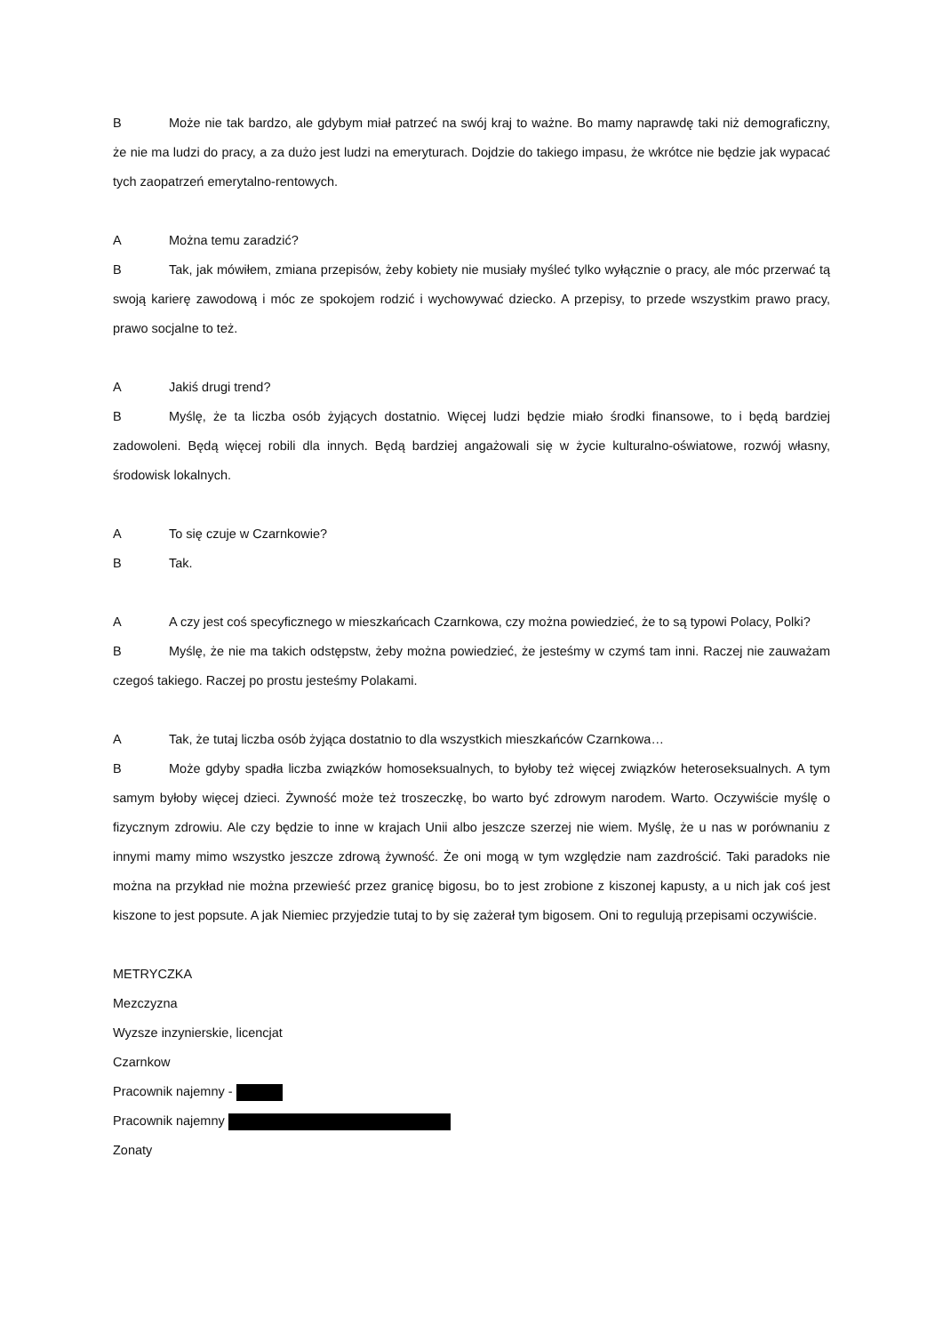B Może nie tak bardzo, ale gdybym miał patrzeć na swój kraj to ważne. Bo mamy naprawdę taki niż demograficzny, że nie ma ludzi do pracy, a za dużo jest ludzi na emeryturach. Dojdzie do takiego impasu, że wkrótce nie będzie jak wypacać tych zaopatrzeń emerytalno-rentowych.
A Można temu zaradzić?
B Tak, jak mówiłem, zmiana przepisów, żeby kobiety nie musiały myśleć tylko wyłącznie o pracy, ale móc przerwać tą swoją karierę zawodową i móc ze spokojem rodzić i wychowywać dziecko. A przepisy, to przede wszystkim prawo pracy, prawo socjalne to też.
A Jakiś drugi trend?
B Myślę, że ta liczba osób żyjących dostatnio. Więcej ludzi będzie miało środki finansowe, to i będą bardziej zadowoleni. Będą więcej robili dla innych. Będą bardziej angażowali się w życie kulturalno-oświatowe, rozwój własny, środowisk lokalnych.
A To się czuje w Czarnkowie?
B Tak.
A A czy jest coś specyficznego w mieszkańcach Czarnkowa, czy można powiedzieć, że to są typowi Polacy, Polki?
B Myślę, że nie ma takich odstępstw, żeby można powiedzieć, że jesteśmy w czymś tam inni. Raczej nie zauważam czegoś takiego. Raczej po prostu jesteśmy Polakami.
A Tak, że tutaj liczba osób żyjąca dostatnio to dla wszystkich mieszkańców Czarnkowa…
B Może gdyby spadła liczba związków homoseksualnych, to byłoby też więcej związków heteroseksualnych. A tym samym byłoby więcej dzieci. Żywność może też troszeczkę, bo warto być zdrowym narodem. Warto. Oczywiście myślę o fizycznym zdrowiu. Ale czy będzie to inne w krajach Unii albo jeszcze szerzej nie wiem. Myślę, że u nas w porównaniu z innymi mamy mimo wszystko jeszcze zdrową żywność. Że oni mogą w tym względzie nam zazdrościć. Taki paradoks nie można na przykład nie można przewieść przez granicę bigosu, bo to jest zrobione z kiszonej kapusty, a u nich jak coś jest kiszone to jest popsute. A jak Niemiec przyjedzie tutaj to by się zażerał tym bigosem. Oni to regulują przepisami oczywiście.
METRYCZKA
Mezczyzna
Wyzsze inzynierskie, licencjat
Czarnkow
Pracownik najemny -
Pracownik najemny
Zonaty